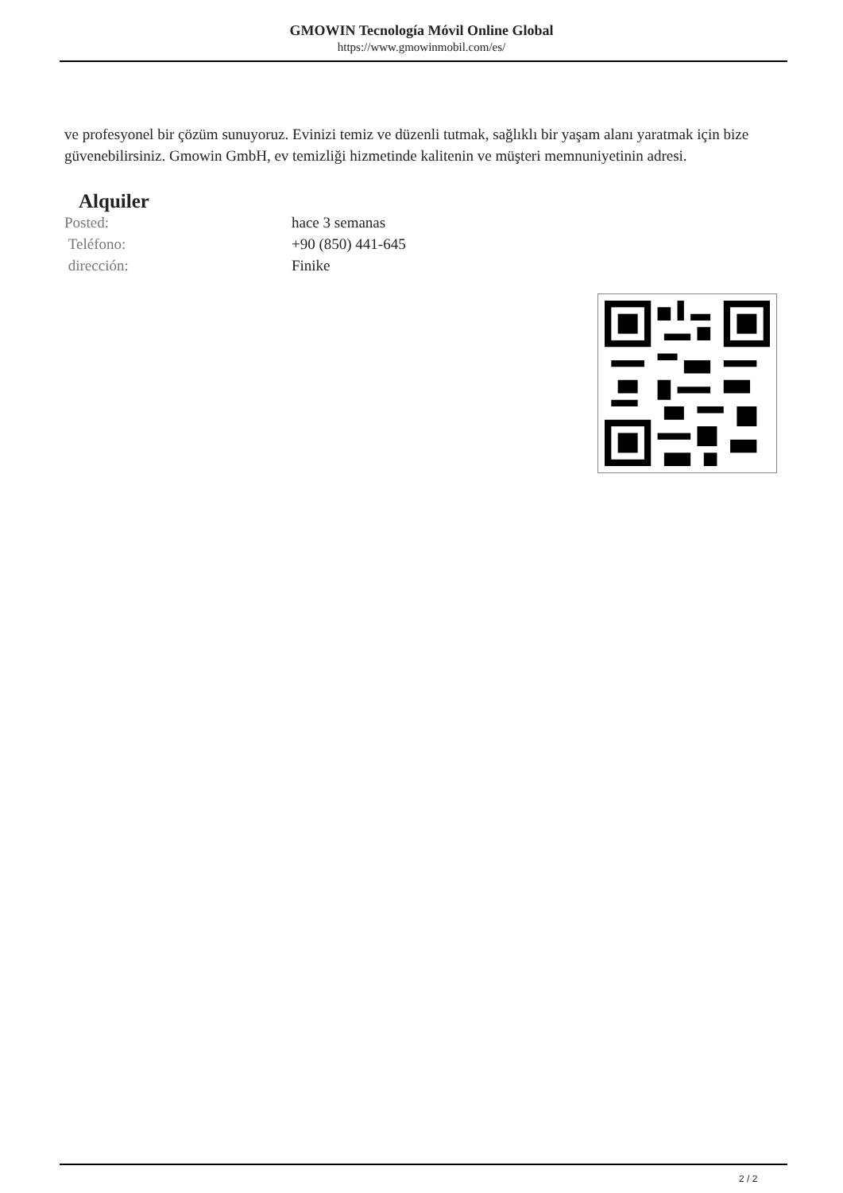GMOWIN Tecnología Móvil Online Global
https://www.gmowinmobil.com/es/
ve profesyonel bir çözüm sunuyoruz. Evinizi temiz ve düzenli tutmak, sağlıklı bir yaşam alanı yaratmak için bize güvenebilirsiniz. Gmowin GmbH, ev temizliği hizmetinde kalitenin ve müşteri memnuniyetinin adresi.
Alquiler
| Posted: | hace 3 semanas |
| Teléfono: | +90 (850) 441-645 |
| dirección: | Finike |
2 / 2